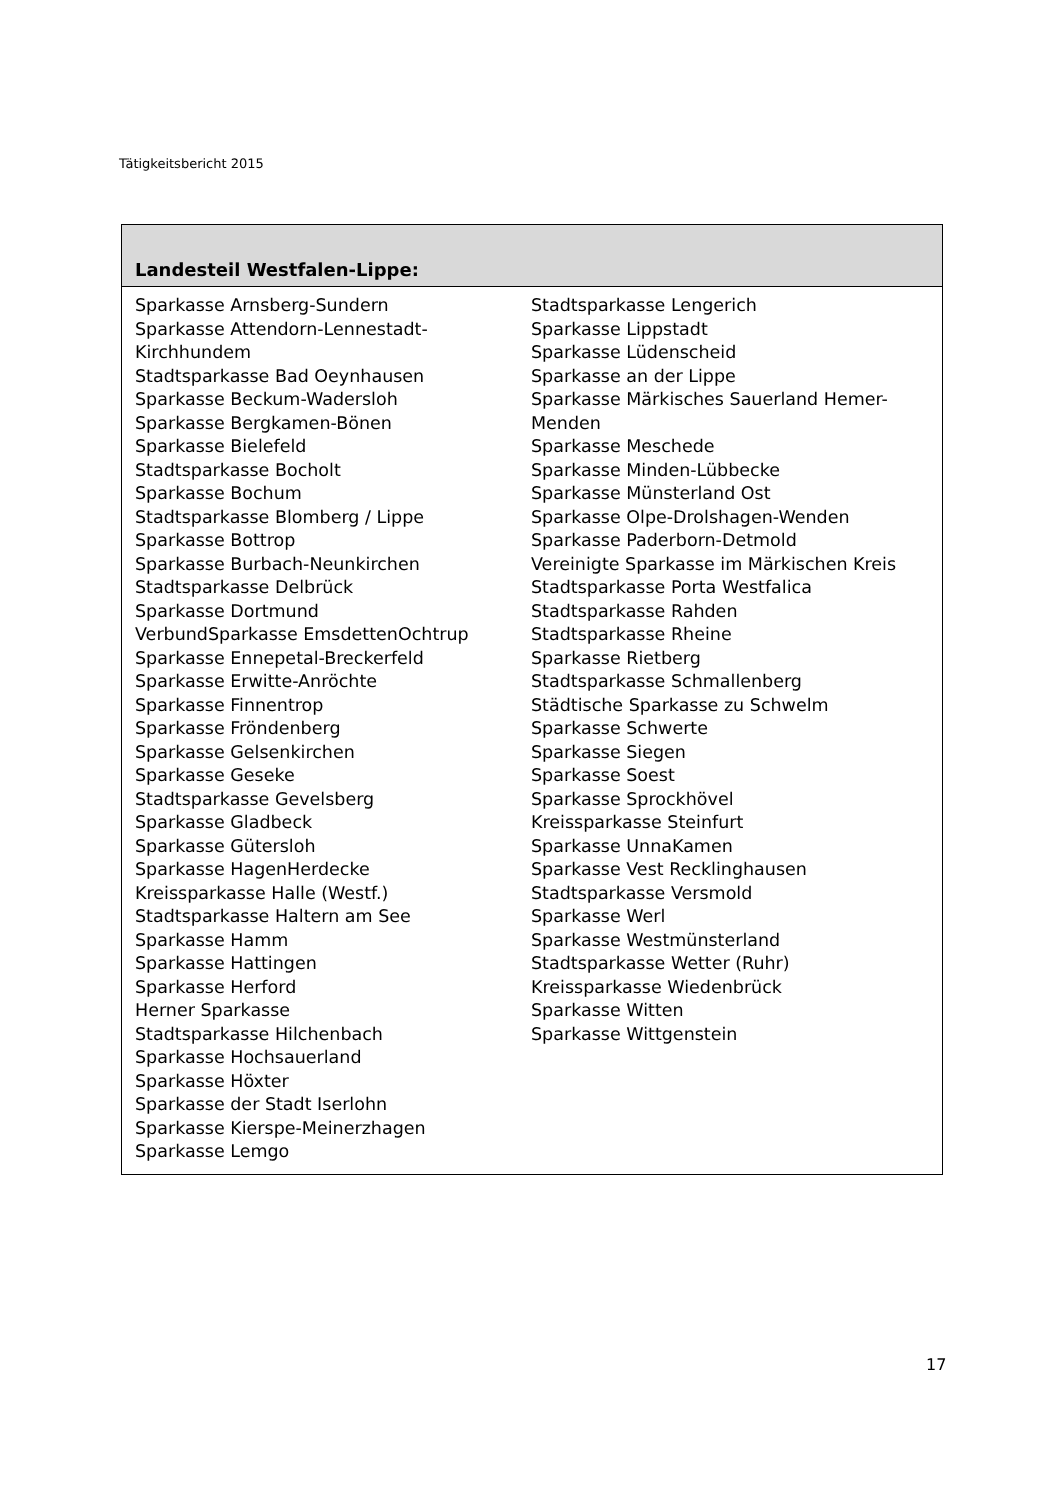Tätigkeitsbericht 2015
| Landesteil Westfalen-Lippe: | |
| --- | --- |
| Sparkasse Arnsberg-Sundern Sparkasse Attendorn-Lennestadt-Kirchhundem Stadtsparkasse Bad Oeynhausen Sparkasse Beckum-Wadersloh Sparkasse Bergkamen-Bönen Sparkasse Bielefeld Stadtsparkasse Bocholt Sparkasse Bochum Stadtsparkasse Blomberg / Lippe Sparkasse Bottrop Sparkasse Burbach-Neunkirchen Stadtsparkasse Delbrück Sparkasse Dortmund VerbundSparkasse EmsdettenOchtrup Sparkasse Ennepetal-Breckerfeld Sparkasse Erwitte-Anröchte Sparkasse Finnentrop Sparkasse Fröndenberg Sparkasse Gelsenkirchen Sparkasse Geseke Stadtsparkasse Gevelsberg Sparkasse Gladbeck Sparkasse Gütersloh Sparkasse HagenHerdecke Kreissparkasse Halle (Westf.) Stadtsparkasse Haltern am See Sparkasse Hamm Sparkasse Hattingen Sparkasse Herford Herner Sparkasse Stadtsparkasse Hilchenbach Sparkasse Hochsauerland Sparkasse Höxter Sparkasse der Stadt Iserlohn Sparkasse Kierspe-Meinerzhagen Sparkasse Lemgo | Stadtsparkasse Lengerich Sparkasse Lippstadt Sparkasse Lüdenscheid Sparkasse an der Lippe Sparkasse Märkisches Sauerland Hemer-Menden Sparkasse Meschede Sparkasse Minden-Lübbecke Sparkasse Münsterland Ost Sparkasse Olpe-Drolshagen-Wenden Sparkasse Paderborn-Detmold Vereinigte Sparkasse im Märkischen Kreis Stadtsparkasse Porta Westfalica Stadtsparkasse Rahden Stadtsparkasse Rheine Sparkasse Rietberg Stadtsparkasse Schmallenberg Städtische Sparkasse zu Schwelm Sparkasse Schwerte Sparkasse Siegen Sparkasse Soest Sparkasse Sprockhövel Kreissparkasse Steinfurt Sparkasse UnnaKamen Sparkasse Vest Recklinghausen Stadtsparkasse Versmold Sparkasse Werl Sparkasse Westmünsterland Stadtsparkasse Wetter (Ruhr) Kreissparkasse Wiedenbrück Sparkasse Witten Sparkasse Wittgenstein |
17